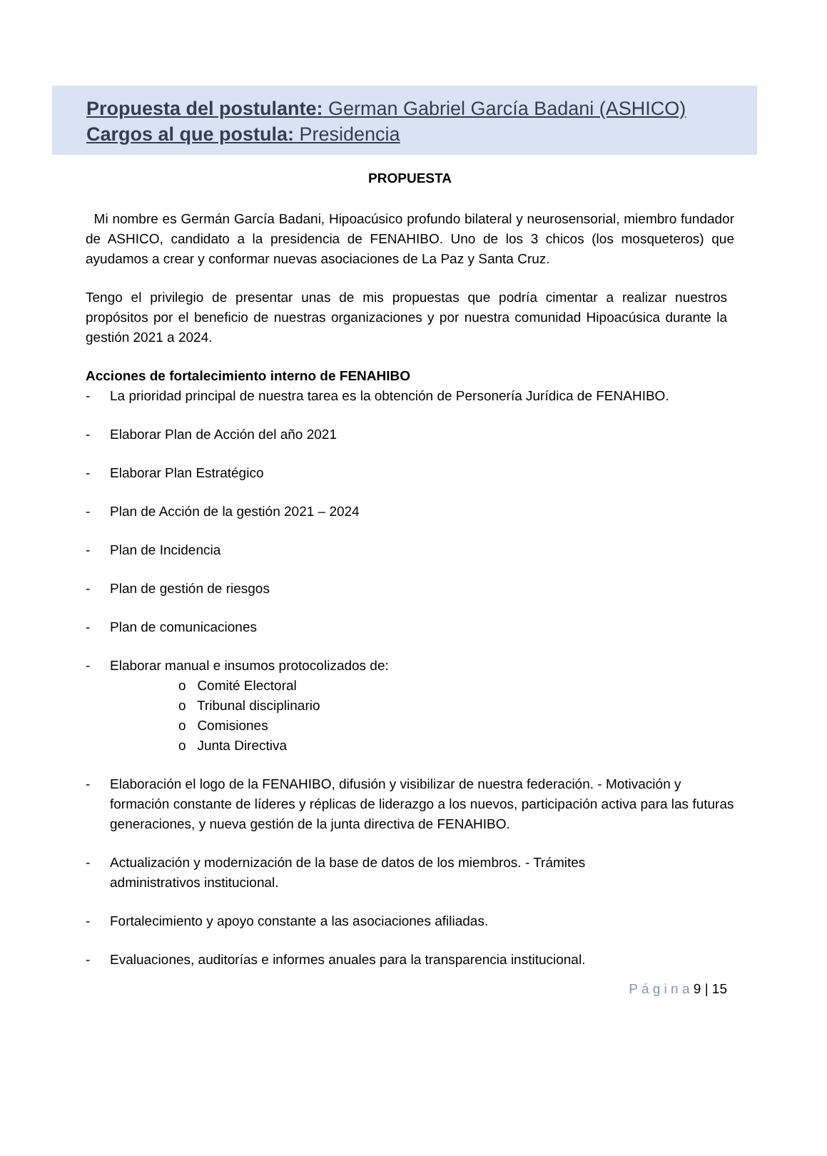Propuesta del postulante: German Gabriel García Badani (ASHICO)
Cargos al que postula: Presidencia
PROPUESTA
Mi nombre es Germán García Badani, Hipoacúsico profundo bilateral y neurosensorial, miembro fundador de ASHICO, candidato a la presidencia de FENAHIBO. Uno de los 3 chicos (los mosqueteros) que ayudamos a crear y conformar nuevas asociaciones de La Paz y Santa Cruz.
Tengo el privilegio de presentar unas de mis propuestas que podría cimentar a realizar nuestros propósitos por el beneficio de nuestras organizaciones y por nuestra comunidad Hipoacúsica durante la gestión 2021 a 2024.
Acciones de fortalecimiento interno de FENAHIBO
- La prioridad principal de nuestra tarea es la obtención de Personería Jurídica de FENAHIBO.
- Elaborar Plan de Acción del año 2021
- Elaborar Plan Estratégico
- Plan de Acción de la gestión 2021 – 2024
- Plan de Incidencia
- Plan de gestión de riesgos
- Plan de comunicaciones
- Elaborar manual e insumos protocolizados de:
o Comité Electoral
o Tribunal disciplinario
o Comisiones
o Junta Directiva
- Elaboración el logo de la FENAHIBO, difusión y visibilizar de nuestra federación. - Motivación y formación constante de líderes y réplicas de liderazgo a los nuevos, participación activa para las futuras generaciones, y nueva gestión de la junta directiva de FENAHIBO.
- Actualización y modernización de la base de datos de los miembros. - Trámites
administrativos institucional.
- Fortalecimiento y apoyo constante a las asociaciones afiliadas.
- Evaluaciones, auditorías e informes anuales para la transparencia institucional.
P á g i n a 9 | 15